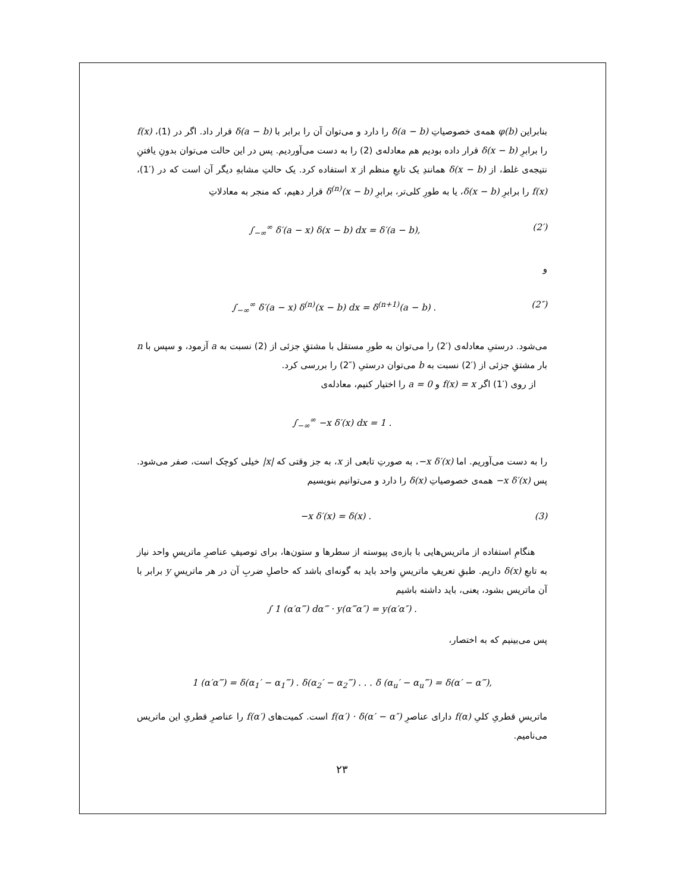بنابراین φ(b) همه‌ی خصوصیاتِ δ(a − b) را دارد و می‌توان آن را برابر با δ(a − b) قرار داد. اگر در (1)، f(x) را برابرِ δ(x − b) قرار داده بودیم هم معادله‌ی (2) را به دست می‌آوردیم. پس در این حالت می‌توان بدونِ یافتنِ نتیجه‌ی غلط، از δ(x − b) همانندِ یک تابعِ منظم از x استفاده کرد. یک حالتِ مشابهِ دیگر آن است که در (′1)، f(x) را برابرِ δ(x − b)، یا به طورِ کلی‌تر، برابرِ δ<sup>(n)</sup>(x − b) قرار دهیم، که منجر به معادلاتِ
∫<sub>−∞</sub><sup>∞</sup> δ′(a − x) δ(x − b) dx = δ′(a − b), (2′)
و
∫<sub>−∞</sub><sup>∞</sup> δ′(a − x) δ<sup>(n)</sup>(x − b) dx = δ<sup>(n+1)</sup>(a − b) . (2″)
می‌شود. درستیِ معادله‌ی (′2) را می‌توان به طورِ مستقل با مشتقِ جزئی از (2) نسبت به a آزمود، و سپس با n بار مشتقِ جزئی از (′2) نسبت به b می‌توان درستیِ (″2) را بررسی کرد.
از روی (′1) اگر f(x) = x و a = 0 را اختیار کنیم، معادله‌ی
∫<sub>−∞</sub><sup>∞</sup> −x δ′(x) dx = 1 .
را به دست می‌آوریم. اما −x δ′(x)، به صورتِ تابعی از x، به جز وقتی که |x| خیلی کوچک است، صفر می‌شود. پس −x δ′(x) همه‌ی خصوصیاتِ δ(x) را دارد و می‌توانیم بنویسیم
−x δ′(x) = δ(x) . (3)
هنگامِ استفاده از ماتریس‌هایی با بازه‌ی پیوسته از سطرها و ستون‌ها، برای توصیفِ عناصرِ ماتریسِ واحد نیاز به تابعِ δ(x) داریم. طبقِ تعریفِ ماتریسِ واحد باید به گونه‌ای باشد که حاصلِ ضربِ آن در هر ماتریسِ y برابر با آن ماتریس بشود، یعنی، باید داشته باشیم
∫ 1 (α′α‴) dα‴ · y(α‴α″) = y(α′α″) .
پس می‌بینیم که به اختصار،
1 (α′α‴) = δ(α<sub>1</sub>′ − α<sub>1</sub>‴) . δ(α<sub>2</sub>′ − α<sub>2</sub>‴) . . . δ (α<sub>u</sub>′ − α<sub>u</sub>‴) = δ(α′ − α‴),
ماتریسِ قطریِ کلیِ f(α) دارای عناصرِ f(α′) · δ(α′ − α″) است. کمیت‌های f(α′) را عناصرِ قطریِ این ماتریس می‌نامیم.
۲۳